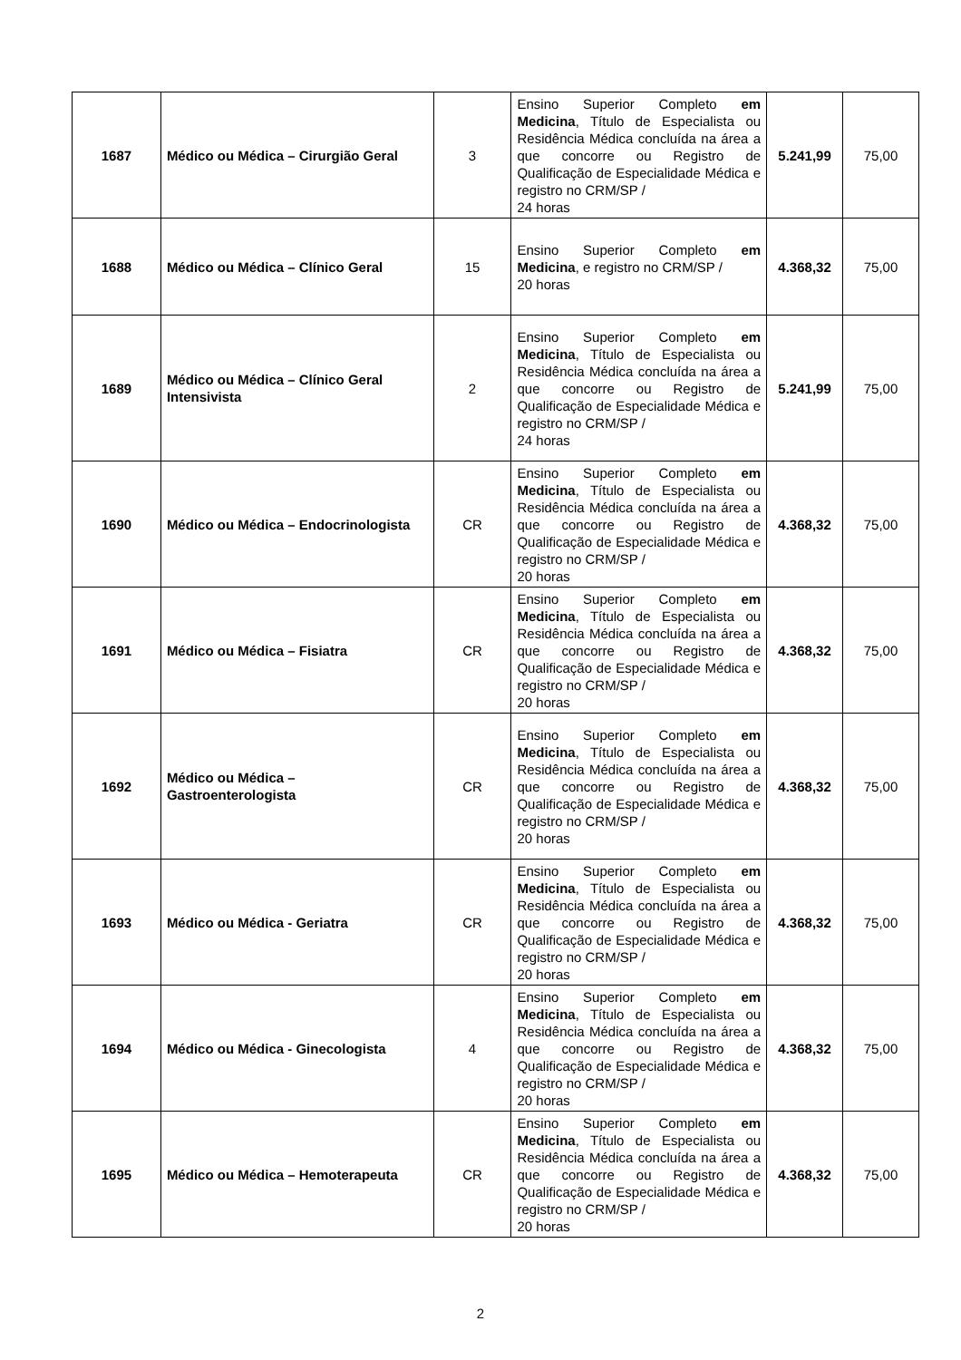| 1687 | Médico ou Médica – Cirurgião Geral | 3 | Ensino Superior Completo em Medicina , Título de Especialista ou Residência Médica concluída na área a que concorre ou Registro de Qualificação de Especialidade Médica e registro no CRM/SP / 24 horas | 5.241,99 | 75,00 |
| 1688 | Médico ou Médica – Clínico Geral | 15 | Ensino Superior Completo em Medicina , e registro no CRM/SP / 20 horas | 4.368,32 | 75,00 |
| 1689 | Médico ou Médica – Clínico Geral Intensivista | 2 | Ensino Superior Completo em Medicina , Título de Especialista ou Residência Médica concluída na área a que concorre ou Registro de Qualificação de Especialidade Médica e registro no CRM/SP / 24 horas | 5.241,99 | 75,00 |
| 1690 | Médico ou Médica – Endocrinologista | CR | Ensino Superior Completo em Medicina , Título de Especialista ou Residência Médica concluída na área a que concorre ou Registro de Qualificação de Especialidade Médica e registro no CRM/SP / 20 horas | 4.368,32 | 75,00 |
| 1691 | Médico ou Médica – Fisiatra | CR | Ensino Superior Completo em Medicina , Título de Especialista ou Residência Médica concluída na área a que concorre ou Registro de Qualificação de Especialidade Médica e registro no CRM/SP / 20 horas | 4.368,32 | 75,00 |
| 1692 | Médico ou Médica – Gastroenterologista | CR | Ensino Superior Completo em Medicina , Título de Especialista ou Residência Médica concluída na área a que concorre ou Registro de Qualificação de Especialidade Médica e registro no CRM/SP / 20 horas | 4.368,32 | 75,00 |
| 1693 | Médico ou Médica - Geriatra | CR | Ensino Superior Completo em Medicina , Título de Especialista ou Residência Médica concluída na área a que concorre ou Registro de Qualificação de Especialidade Médica e registro no CRM/SP / 20 horas | 4.368,32 | 75,00 |
| 1694 | Médico ou Médica - Ginecologista | 4 | Ensino Superior Completo em Medicina , Título de Especialista ou Residência Médica concluída na área a que concorre ou Registro de Qualificação de Especialidade Médica e registro no CRM/SP / 20 horas | 4.368,32 | 75,00 |
| 1695 | Médico ou Médica – Hemoterapeuta | CR | Ensino Superior Completo em Medicina , Título de Especialista ou Residência Médica concluída na área a que concorre ou Registro de Qualificação de Especialidade Médica e registro no CRM/SP / 20 horas | 4.368,32 | 75,00 |
2